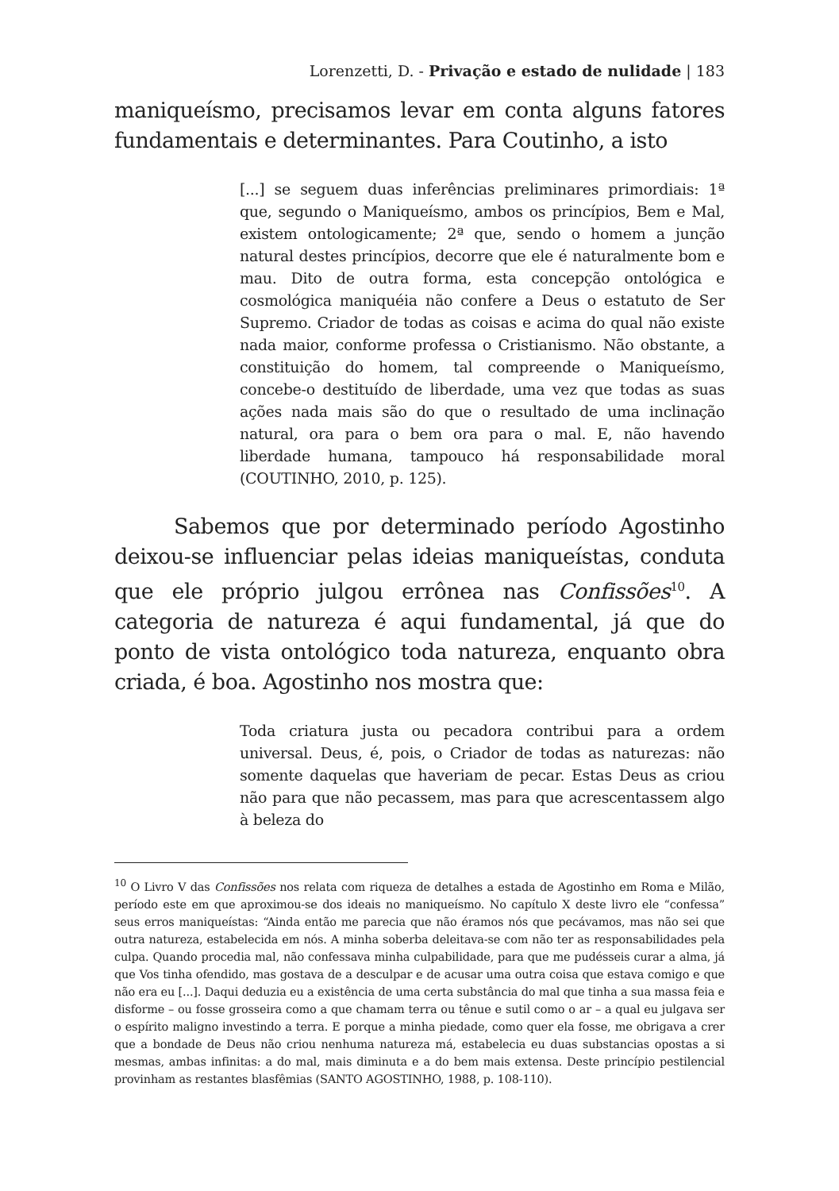Lorenzetti, D. - Privação e estado de nulidade | 183
maniqueísmo, precisamos levar em conta alguns fatores fundamentais e determinantes. Para Coutinho, a isto
[...] se seguem duas inferências preliminares primordiais: 1ª que, segundo o Maniqueísmo, ambos os princípios, Bem e Mal, existem ontologicamente; 2ª que, sendo o homem a junção natural destes princípios, decorre que ele é naturalmente bom e mau. Dito de outra forma, esta concepção ontológica e cosmológica maniquéia não confere a Deus o estatuto de Ser Supremo. Criador de todas as coisas e acima do qual não existe nada maior, conforme professa o Cristianismo. Não obstante, a constituição do homem, tal compreende o Maniqueísmo, concebe-o destituído de liberdade, uma vez que todas as suas ações nada mais são do que o resultado de uma inclinação natural, ora para o bem ora para o mal. E, não havendo liberdade humana, tampouco há responsabilidade moral (COUTINHO, 2010, p. 125).
Sabemos que por determinado período Agostinho deixou-se influenciar pelas ideias maniqueístas, conduta que ele próprio julgou errônea nas Confissões<sup>10</sup>. A categoria de natureza é aqui fundamental, já que do ponto de vista ontológico toda natureza, enquanto obra criada, é boa. Agostinho nos mostra que:
Toda criatura justa ou pecadora contribui para a ordem universal. Deus, é, pois, o Criador de todas as naturezas: não somente daquelas que haveriam de pecar. Estas Deus as criou não para que não pecassem, mas para que acrescentassem algo à beleza do
<sup>10</sup> O Livro V das Confissões nos relata com riqueza de detalhes a estada de Agostinho em Roma e Milão, período este em que aproximou-se dos ideais no maniqueísmo. No capítulo X deste livro ele “confessa” seus erros maniqueístas: “Ainda então me parecia que não éramos nós que pecávamos, mas não sei que outra natureza, estabelecida em nós. A minha soberba deleitava-se com não ter as responsabilidades pela culpa. Quando procedia mal, não confessava minha culpabilidade, para que me pudésseis curar a alma, já que Vos tinha ofendido, mas gostava de a desculpar e de acusar uma outra coisa que estava comigo e que não era eu [...]. Daqui deduzia eu a existência de uma certa substância do mal que tinha a sua massa feia e disforme – ou fosse grosseira como a que chamam terra ou tênue e sutil como o ar – a qual eu julgava ser o espírito maligno investindo a terra. E porque a minha piedade, como quer ela fosse, me obrigava a crer que a bondade de Deus não criou nenhuma natureza má, estabelecia eu duas substancias opostas a si mesmas, ambas infinitas: a do mal, mais diminuta e a do bem mais extensa. Deste princípio pestilencial provinham as restantes blasfêmias (SANTO AGOSTINHO, 1988, p. 108-110).